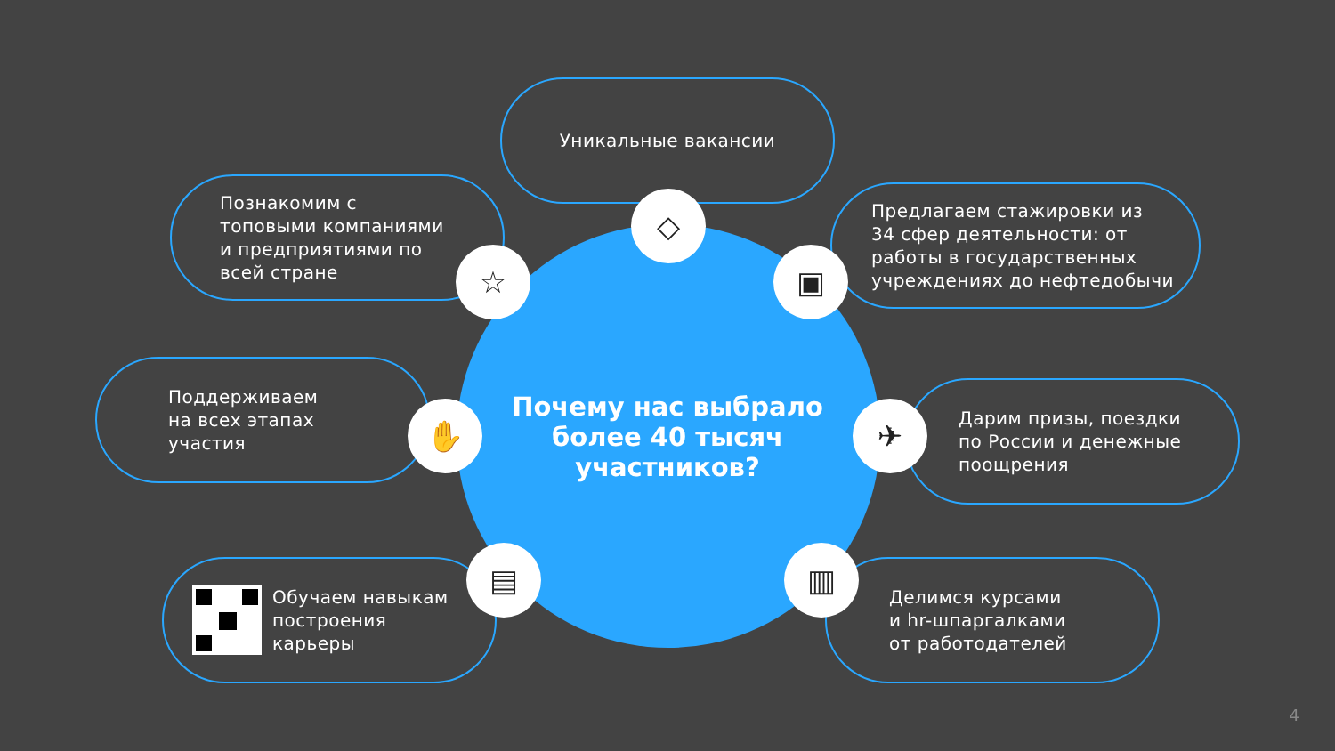Уникальные вакансии
Познакомим с
топовыми компаниями
и предприятиями по
всей стране
Предлагаем стажировки из
34 сфер деятельности: от
работы в государственных
учреждениях до нефтедобычи
Поддерживаем
на всех этапах
участия
Дарим призы, поездки
по России и денежные
поощрения
Обучаем навыкам
построения
карьеры
Делимся курсами
и hr-шпаргалками
от работодателей
◇
☆ ▣
✋ ✈
▤ ▥
Почему нас выбрало более 40 тысяч участников?
4